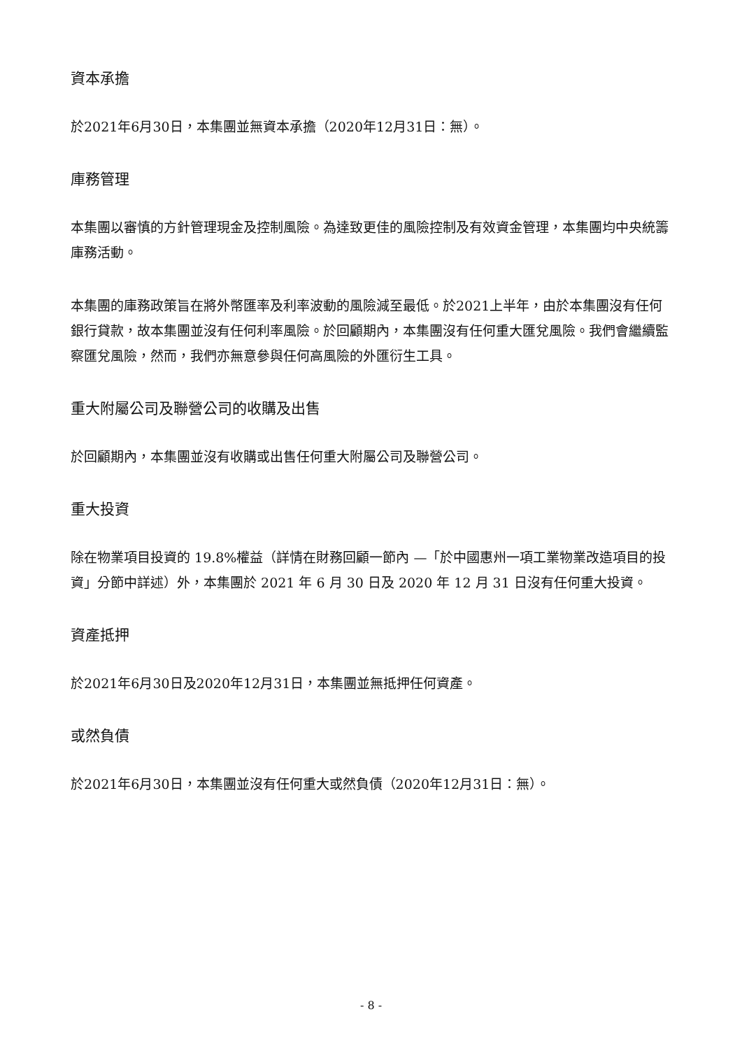資本承擔
於2021年6月30日，本集團並無資本承擔（2020年12月31日：無）。
庫務管理
本集團以審慎的方針管理現金及控制風險。為達致更佳的風險控制及有效資金管理，本集團均中央統籌庫務活動。
本集團的庫務政策旨在將外幣匯率及利率波動的風險減至最低。於2021上半年，由於本集團沒有任何銀行貸款，故本集團並沒有任何利率風險。於回顧期內，本集團沒有任何重大匯兌風險。我們會繼續監察匯兌風險，然而，我們亦無意參與任何高風險的外匯衍生工具。
重大附屬公司及聯營公司的收購及出售
於回顧期內，本集團並沒有收購或出售任何重大附屬公司及聯營公司。
重大投資
除在物業項目投資的 19.8%權益（詳情在財務回顧一節內 —「於中國惠州一項工業物業改造項目的投資」分節中詳述）外，本集團於 2021 年 6 月 30 日及 2020 年 12 月 31 日沒有任何重大投資。
資產抵押
於2021年6月30日及2020年12月31日，本集團並無抵押任何資產。
或然負債
於2021年6月30日，本集團並沒有任何重大或然負債（2020年12月31日：無）。
- 8 -